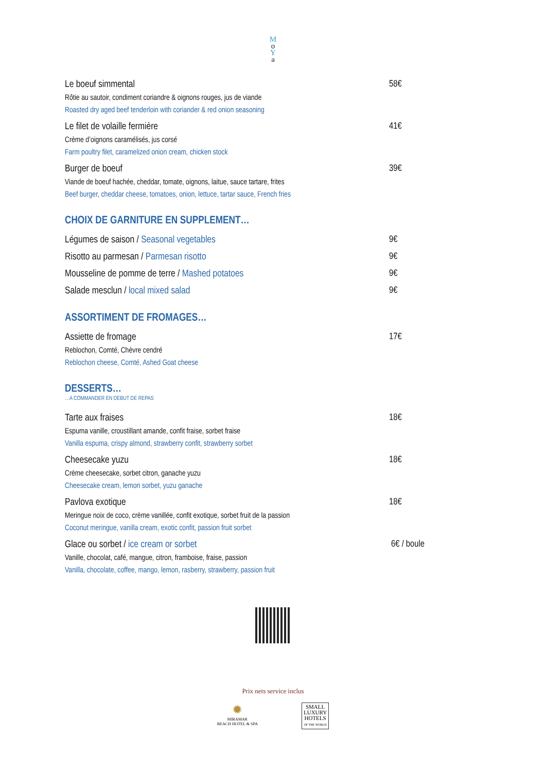M
o
Y
a
Le boeuf simmental 58€
Rôtie au sautoir, condiment coriandre & oignons rouges, jus de viande
Roasted dry aged beef tenderloin with coriander & red onion seasoning
Le filet de volaille fermière 41€
Crème d’oignons caramélisés, jus corsé
Farm poultry filet, caramelized onion cream, chicken stock
Burger de boeuf 39€
Viande de boeuf hachée, cheddar, tomate, oignons, laitue, sauce tartare, frites
Beef burger, cheddar cheese, tomatoes, onion, lettuce, tartar sauce, French fries
CHOIX DE GARNITURE EN SUPPLEMENT…
Légumes de saison / Seasonal vegetables 9€
Risotto au parmesan / Parmesan risotto 9€
Mousseline de pomme de terre / Mashed potatoes 9€
Salade mesclun / local mixed salad 9€
ASSORTIMENT DE FROMAGES…
Assiette de fromage 17€
Reblochon, Comté, Chèvre cendré
Reblochon cheese, Comté, Ashed Goat cheese
DESSERTS…
…A COMMANDER EN DEBUT DE REPAS
Tarte aux fraises 18€
Espuma vanille, croustillant amande, confit fraise, sorbet fraise
Vanilla espuma, crispy almond, strawberry confit, strawberry sorbet
Cheesecake yuzu 18€
Crème cheesecake, sorbet citron, ganache yuzu
Cheesecake cream, lemon sorbet, yuzu ganache
Pavlova exotique 18€
Meringue noix de coco, crème vanillée, confit exotique, sorbet fruit de la passion
Coconut meringue, vanilla cream, exotic confit, passion fruit sorbet
Glace ou sorbet / ice cream or sorbet 6€ / boule
Vanille, chocolat, café, mangue, citron, framboise, fraise, passion
Vanilla, chocolate, coffee, mango, lemon, rasberry, strawberry, passion fruit
Prix nets service inclus
✹
MIRAMAR
BEACH HOTEL & SPA
SMALL
LUXURY
HOTELS
OF THE WORLD